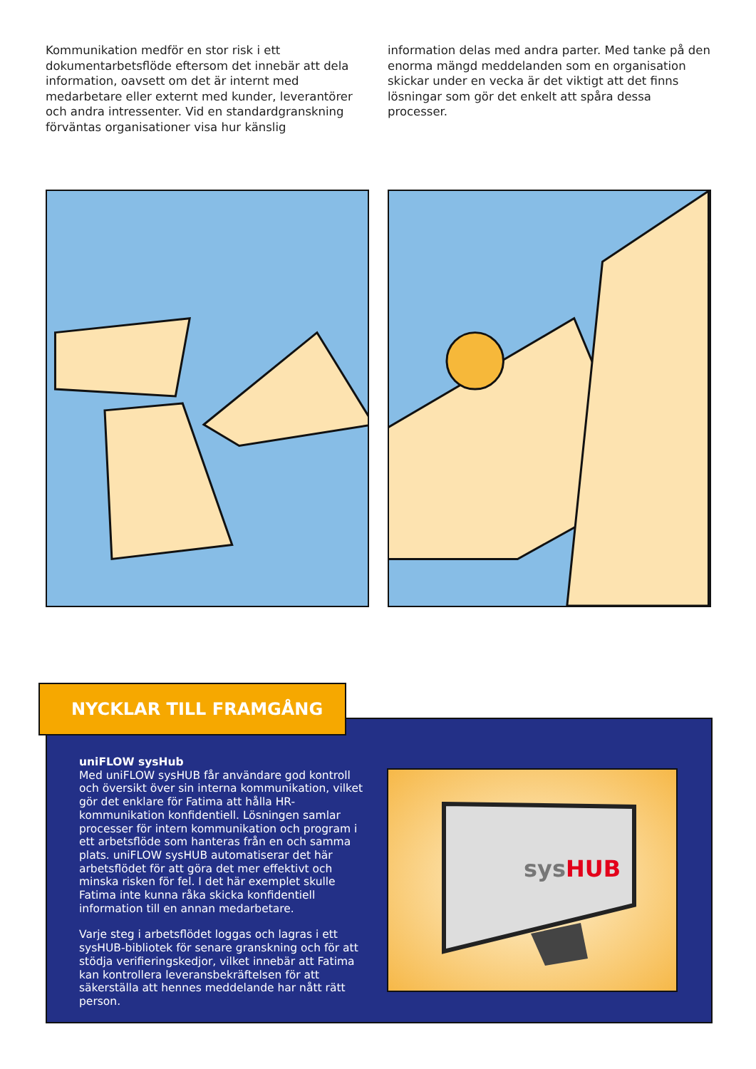Kommunikation medför en stor risk i ett dokumentarbetsflöde eftersom det innebär att dela information, oavsett om det är internt med medarbetare eller externt med kunder, leverantörer och andra intressenter. Vid en standardgranskning förväntas organisationer visa hur känslig
information delas med andra parter. Med tanke på den enorma mängd meddelanden som en organisation skickar under en vecka är det viktigt att det finns lösningar som gör det enkelt att spåra dessa processer.
NYCKLAR TILL FRAMGÅNG
uniFLOW sysHub
Med uniFLOW sysHUB får användare god kontroll och översikt över sin interna kommunikation, vilket gör det enklare för Fatima att hålla HR-kommunikation konfidentiell. Lösningen samlar processer för intern kommunikation och program i ett arbetsflöde som hanteras från en och samma plats. uniFLOW sysHUB automatiserar det här arbetsflödet för att göra det mer effektivt och minska risken för fel. I det här exemplet skulle Fatima inte kunna råka skicka konfidentiell information till en annan medarbetare.
Varje steg i arbetsflödet loggas och lagras i ett sysHUB-bibliotek för senare granskning och för att stödja verifieringskedjor, vilket innebär att Fatima kan kontrollera leveransbekräftelsen för att säkerställa att hennes meddelande har nått rätt person.
sysHUB